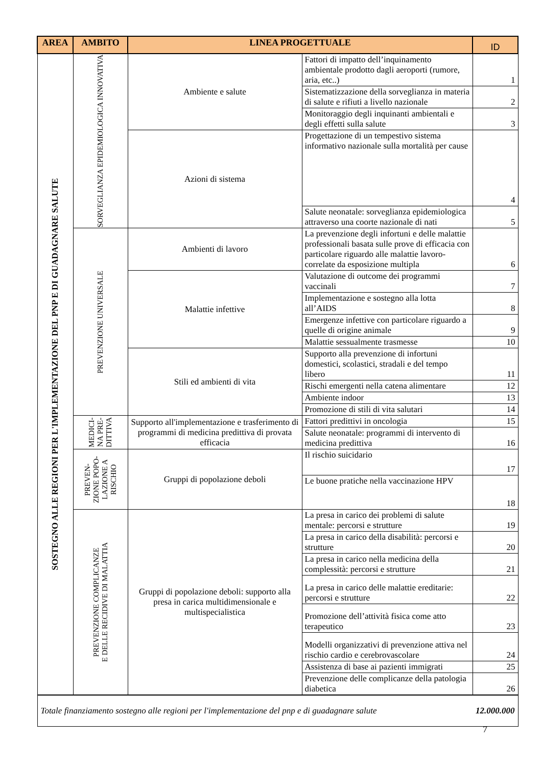| AREA | AMBITO | LINEA PROGETTUALE | | ID |
| --- | --- | --- | --- | --- |
| SOSTEGNO ALLE REGIONI PER L'IMPLEMENTAZIONE DEL PNP E DI GUADAGNARE SALUTE | SORVEGLIANZA EPIDEMIOLOGICA INNOVATIVA | Ambiente e salute | Fattori di impatto dell’inquinamento ambientale prodotto dagli aeroporti (rumore, aria, etc..) | 1 |
| | | | Sistematizzazione della sorveglianza in materia di salute e rifiuti a livello nazionale | 2 |
| | | | Monitoraggio degli inquinanti ambientali e degli effetti sulla salute | 3 |
| | | Azioni di sistema | Progettazione di un tempestivo sistema informativo nazionale sulla mortalità per cause | 4 |
| | | | Salute neonatale: sorveglianza epidemiologica attraverso una coorte nazionale di nati | 5 |
| | PREVENZIONE UNIVERSALE | Ambienti di lavoro | La prevenzione degli infortuni e delle malattie professionali basata sulle prove di efficacia con particolare riguardo alle malattie lavoro-correlate da esposizione multipla | 6 |
| | | Malattie infettive | Valutazione di outcome dei programmi vaccinali | 7 |
| | | | Implementazione e sostegno alla lotta all’AIDS | 8 |
| | | | Emergenze infettive con particolare riguardo a quelle di origine animale | 9 |
| | | | Malattie sessualmente trasmesse | 10 |
| | | Stili ed ambienti di vita | Supporto alla prevenzione di infortuni domestici, scolastici, stradali e del tempo libero | 11 |
| | | | Rischi emergenti nella catena alimentare | 12 |
| | | | Ambiente indoor | 13 |
| | | | Promozione di stili di vita salutari | 14 |
| | MEDICI- NA PRE- DITTIVA | Supporto all'implementazione e trasferimento di programmi di medicina predittiva di provata efficacia | Fattori predittivi in oncologia | 15 |
| | | | Salute neonatale: programmi di intervento di medicina predittiva | 16 |
| | PREVEN- ZIONE POPO- LAZIONE A RISCHIO | Gruppi di popolazione deboli | Il rischio suicidario | 17 |
| | | | Le buone pratiche nella vaccinazione HPV | 18 |
| | PREVENZIONE COMPLICANZE E DELLE RECIDIVE DI MALATTIA | Gruppi di popolazione deboli: supporto alla presa in carica multidimensionale e multispecialistica | La presa in carico dei problemi di salute mentale: percorsi e strutture | 19 |
| | | | La presa in carico della disabilità: percorsi e strutture | 20 |
| | | | La presa in carico nella medicina della complessità: percorsi e strutture | 21 |
| | | | La presa in carico delle malattie ereditarie: percorsi e strutture | 22 |
| | | | Promozione dell’attività fisica come atto terapeutico | 23 |
| | | | Modelli organizzativi di prevenzione attiva nel rischio cardio e cerebrovascolare | 24 |
| | | | Assistenza di base ai pazienti immigrati | 25 |
| | | | Prevenzione delle complicanze della patologia diabetica | 26 |
| Totale finanziamento sostegno alle regioni per l'implementazione del pnp e di guadagnare salute | | | | 12.000.000 |
7